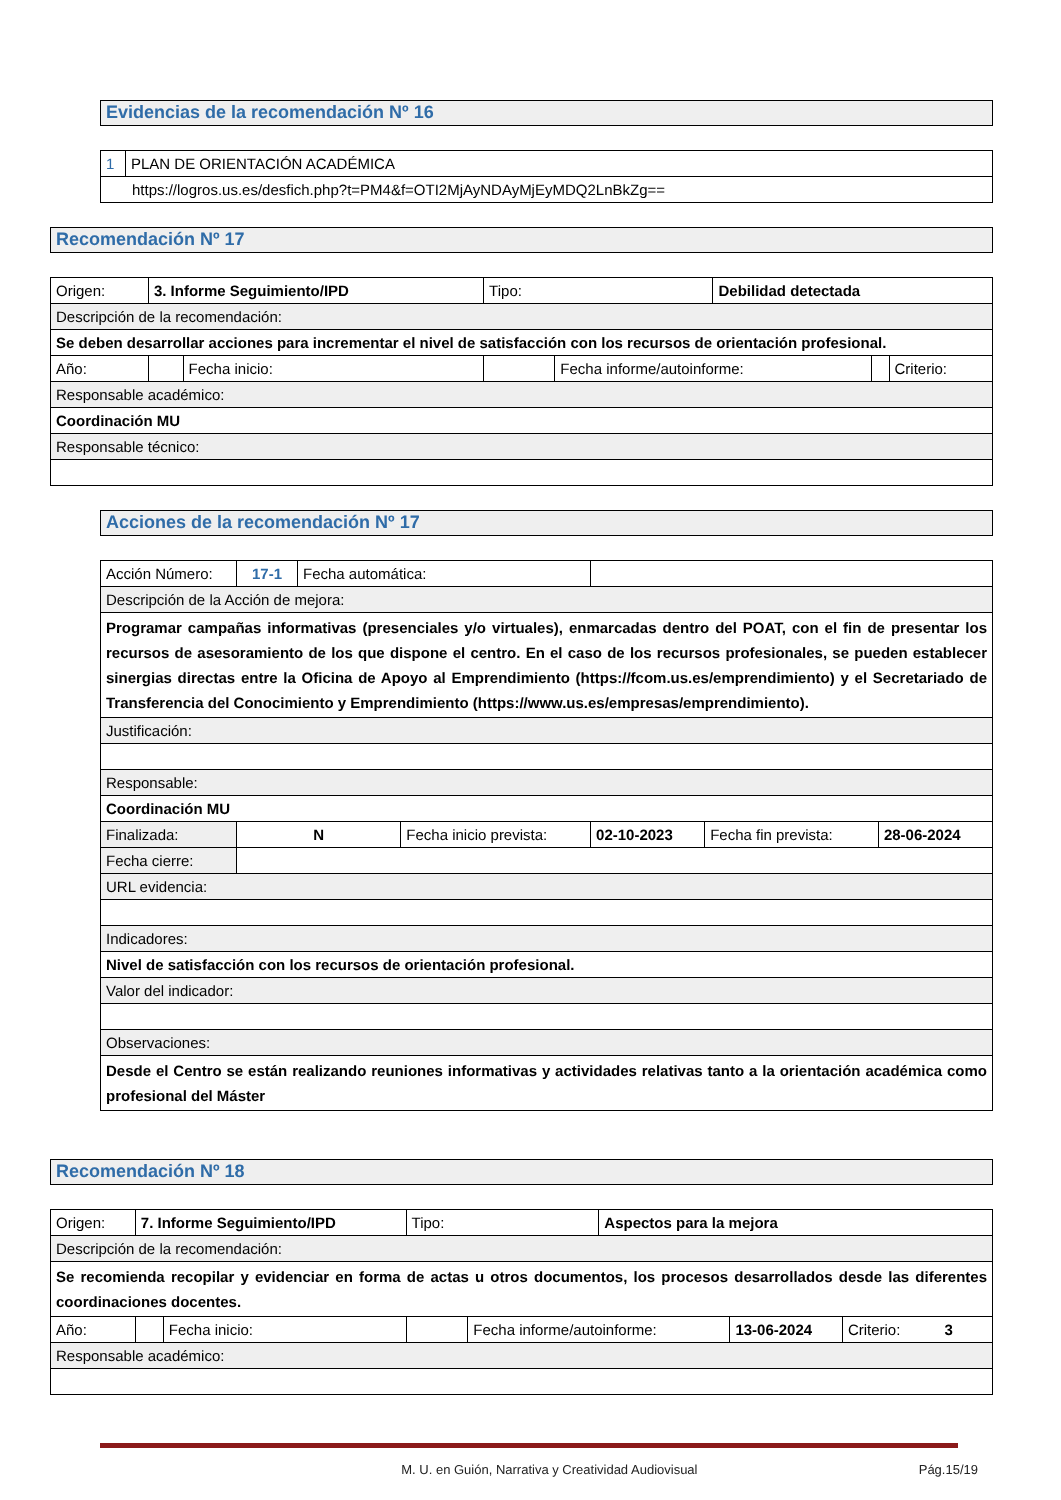Evidencias de la recomendación Nº 16
| 1 | PLAN DE ORIENTACIÓN ACADÉMICA |
| https://logros.us.es/desfich.php?t=PM4&f=OTI2MjAyNDAyMjEyMDQ2LnBkZg== | |
Recomendación Nº 17
| Origen: | 3. Informe Seguimiento/IPD | | | Tipo: | | Debilidad detectada | | |
| Descripción de la recomendación: | | | | | | | | |
| Se deben desarrollar acciones para incrementar el nivel de satisfacción con los recursos de orientación profesional. | | | | | | | | |
| Año: | | | Fecha inicio: | | Fecha informe/autoinforme: | | | Criterio: |
| Responsable académico: | | | | | | | | |
| Coordinación MU | | | | | | | | |
| Responsable técnico: | | | | | | | | |
Acciones de la recomendación Nº 17
| Acción Número: | 17-1 | Fecha automática: | | | | | |
| Descripción de la Acción de mejora: | | | | | | | |
| Programar campañas informativas (presenciales y/o virtuales), enmarcadas dentro del POAT, con el fin de presentar los recursos de asesoramiento de los que dispone el centro. En el caso de los recursos profesionales, se pueden establecer sinergias directas entre la Oficina de Apoyo al Emprendimiento (https://fcom.us.es/emprendimiento) y el Secretariado de Transferencia del Conocimiento y Emprendimiento (https://www.us.es/empresas/emprendimiento). | | | | | | | |
| Justificación: | | | | | | | |
| Responsable: | | | | | | | |
| Coordinación MU | | | | | | | |
| Finalizada: | N | | Fecha inicio prevista: | | 02-10-2023 | Fecha fin prevista: | 28-06-2024 |
| Fecha cierre: | | | | | | | |
| URL evidencia: | | | | | | | |
| Indicadores: | | | | | | | |
| Nivel de satisfacción con los recursos de orientación profesional. | | | | | | | |
| Valor del indicador: | | | | | | | |
| Observaciones: | | | | | | | |
| Desde el Centro se están realizando reuniones informativas y actividades relativas tanto a la orientación académica como profesional del Máster | | | | | | | |
Recomendación Nº 18
| Origen: | 7. Informe Seguimiento/IPD | | | Tipo: | | Aspectos para la mejora | | |
| Descripción de la recomendación: | | | | | | | | |
| Se recomienda recopilar y evidenciar en forma de actas u otros documentos, los procesos desarrollados desde las diferentes coordinaciones docentes. | | | | | | | | |
| Año: | | | Fecha inicio: | | Fecha informe/autoinforme: | | 13-06-2024 | Criterio: 3 |
| Responsable académico: | | | | | | | | |
M. U. en Guión, Narrativa y Creatividad Audiovisual Pág.15/19